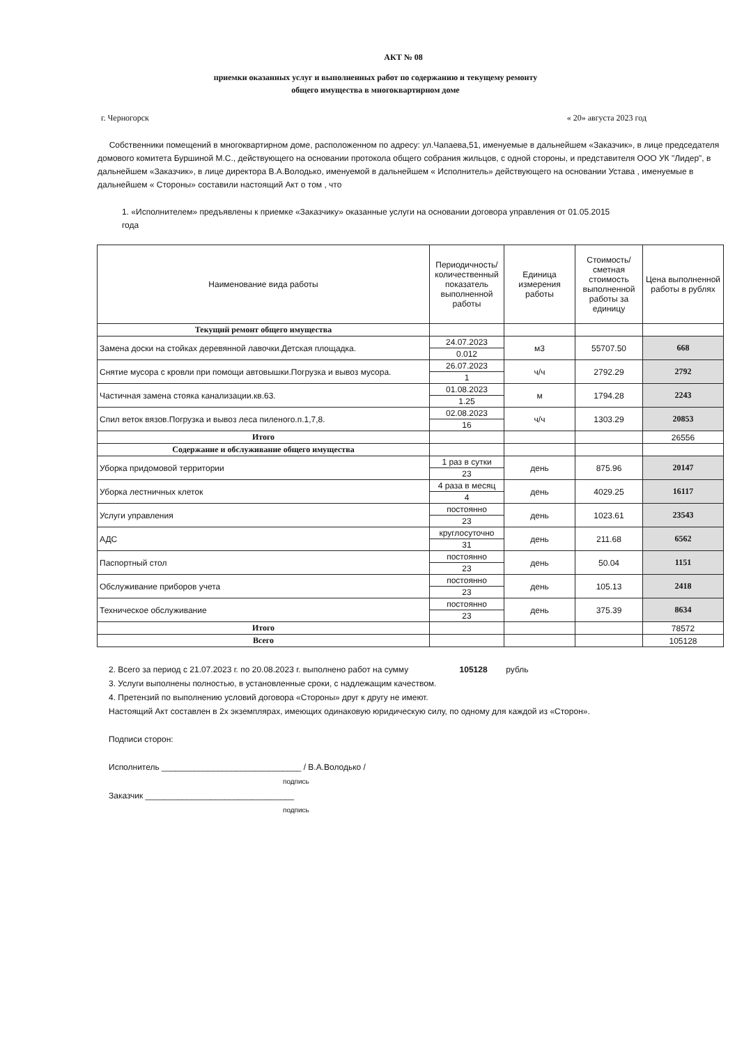АКТ № 08
приемки оказанных услуг и выполненных работ по содержанию и текущему ремонту
общего имущества в многоквартирном доме
г. Черногорск « 20» августа 2023 год
Собственники помещений в многоквартирном доме, расположенном по адресу: ул.Чапаева,51, именуемые в дальнейшем «Заказчик», в лице председателя домового комитета Буршиной М.С., действующего на основании протокола общего собрания жильцов, с одной стороны, и представителя ООО УК "Лидер", в дальнейшем «Заказчик», в лице директора В.А.Володько, именуемой в дальнейшем « Исполнитель» действующего на основании Устава , именуемые в дальнейшем « Стороны» составили настоящий Акт о том , что
1. «Исполнителем» предъявлены к приемке «Заказчику» оказанные услуги на основании договора управления от 01.05.2015 года
| Наименование вида работы | Периодичность/ количественный показатель выполненной работы | Единица измерения работы | Стоимость/ сметная стоимость выполненной работы за единицу | Цена выполненной работы в рублях |
| --- | --- | --- | --- | --- |
| Текущий ремонт общего имущества | | | | |
| Замена доски на стойках деревянной лавочки.Детская площадка. | 24.07.2023 | м3 | 55707.50 | 668 |
| | 0.012 | | | |
| Снятие мусора с кровли при помощи автовышки.Погрузка и вывоз мусора. | 26.07.2023 | ч/ч | 2792.29 | 2792 |
| | 1 | | | |
| Частичная замена стояка канализации.кв.63. | 01.08.2023 | м | 1794.28 | 2243 |
| | 1.25 | | | |
| Спил веток вязов.Погрузка и вывоз леса пиленого.п.1,7,8. | 02.08.2023 | ч/ч | 1303.29 | 20853 |
| | 16 | | | |
| Итого | | | | 26556 |
| Содержание и обслуживание общего имущества | | | | |
| Уборка придомовой территории | 1 раз в сутки | день | 875.96 | 20147 |
| | 23 | | | |
| Уборка лестничных клеток | 4 раза в месяц | день | 4029.25 | 16117 |
| | 4 | | | |
| Услуги управления | постоянно | день | 1023.61 | 23543 |
| | 23 | | | |
| АДС | круглосуточно | день | 211.68 | 6562 |
| | 31 | | | |
| Паспортный стол | постоянно | день | 50.04 | 1151 |
| | 23 | | | |
| Обслуживание приборов учета | постоянно | день | 105.13 | 2418 |
| | 23 | | | |
| Техническое обслуживание | постоянно | день | 375.39 | 8634 |
| | 23 | | | |
| Итого | | | | 78572 |
| Всего | | | | 105128 |
2. Всего за период с 21.07.2023 г. по 20.08.2023 г. выполнено работ на сумму 105128 рубль
3. Услуги выполнены полностью, в установленные сроки, с надлежащим качеством.
4. Претензий по выполнению условий договора «Стороны» друг к другу не имеют.
Настоящий Акт составлен в 2х экземплярах, имеющих одинаковую юридическую силу, по одному для каждой из «Сторон».
Подписи сторон:
Исполнитель ______________________________ / В.А.Володько /
подпись
Заказчик ________________________________
подпись